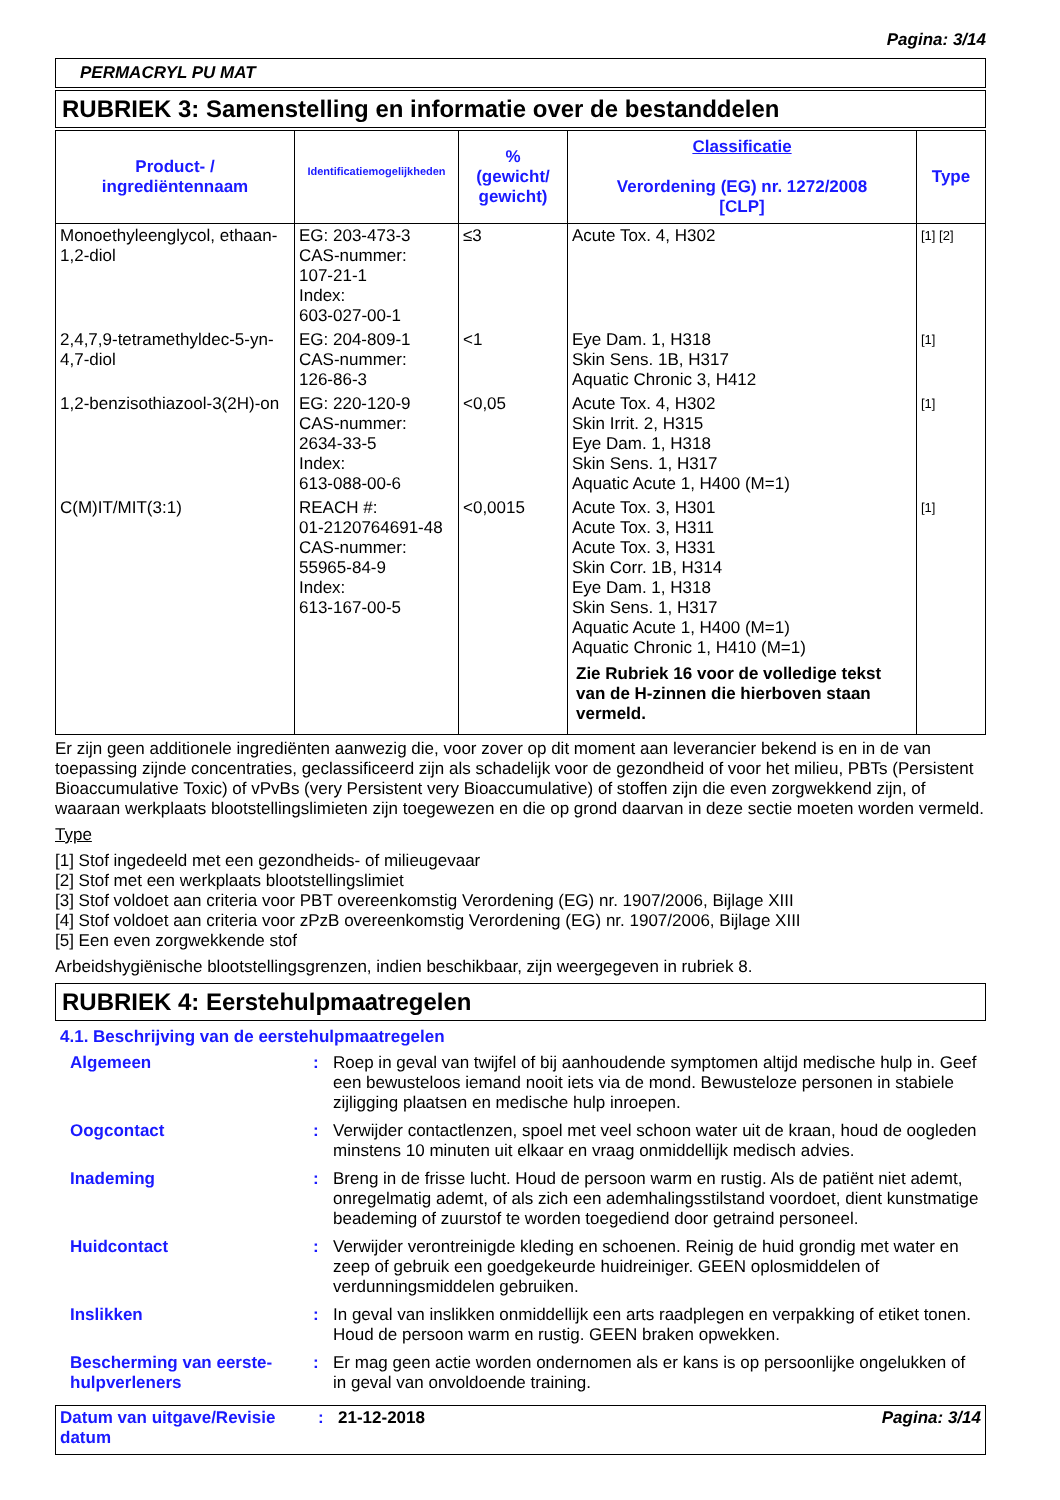Pagina: 3/14
PERMACRYL PU MAT
RUBRIEK 3: Samenstelling en informatie over de bestanddelen
| Product- / ingrediëntennaam | Identificatiemogelijkheden | % (gewicht/ gewicht) | Classificatie Verordening (EG) nr. 1272/2008 [CLP] | Type |
| --- | --- | --- | --- | --- |
| Monoethyleenglycol, ethaan-1,2-diol | EG: 203-473-3 CAS-nummer: 107-21-1 Index: 603-027-00-1 | ≤3 | Acute Tox. 4, H302 | [1] [2] |
| 2,4,7,9-tetramethyldec-5-yn-4,7-diol | EG: 204-809-1 CAS-nummer: 126-86-3 | <1 | Eye Dam. 1, H318 Skin Sens. 1B, H317 Aquatic Chronic 3, H412 | [1] |
| 1,2-benzisothiazool-3(2H)-on | EG: 220-120-9 CAS-nummer: 2634-33-5 Index: 613-088-00-6 | <0,05 | Acute Tox. 4, H302 Skin Irrit. 2, H315 Eye Dam. 1, H318 Skin Sens. 1, H317 Aquatic Acute 1, H400 (M=1) | [1] |
| C(M)IT/MIT(3:1) | REACH #: 01-2120764691-48 CAS-nummer: 55965-84-9 Index: 613-167-00-5 | <0,0015 | Acute Tox. 3, H301 Acute Tox. 3, H311 Acute Tox. 3, H331 Skin Corr. 1B, H314 Eye Dam. 1, H318 Skin Sens. 1, H317 Aquatic Acute 1, H400 (M=1) Aquatic Chronic 1, H410 (M=1) Zie Rubriek 16 voor de volledige tekst van de H-zinnen die hierboven staan vermeld. | [1] |
Er zijn geen additionele ingrediënten aanwezig die, voor zover op dit moment aan leverancier bekend is en in de van toepassing zijnde concentraties, geclassificeerd zijn als schadelijk voor de gezondheid of voor het milieu, PBTs (Persistent Bioaccumulative Toxic) of vPvBs (very Persistent very Bioaccumulative) of stoffen zijn die even zorgwekkend zijn, of waaraan werkplaats blootstellingslimieten zijn toegewezen en die op grond daarvan in deze sectie moeten worden vermeld.
Type
[1] Stof ingedeeld met een gezondheids- of milieugevaar
[2] Stof met een werkplaats blootstellingslimiet
[3] Stof voldoet aan criteria voor PBT overeenkomstig Verordening (EG) nr. 1907/2006, Bijlage XIII
[4] Stof voldoet aan criteria voor zPzB overeenkomstig Verordening (EG) nr. 1907/2006, Bijlage XIII
[5] Een even zorgwekkende stof
Arbeidshygiënische blootstellingsgrenzen, indien beschikbaar, zijn weergegeven in rubriek 8.
RUBRIEK 4: Eerstehulpmaatregelen
4.1. Beschrijving van de eerstehulpmaatregelen
| Algemeen | : | Roep in geval van twijfel of bij aanhoudende symptomen altijd medische hulp in. Geef een bewusteloos iemand nooit iets via de mond. Bewusteloze personen in stabiele zijligging plaatsen en medische hulp inroepen. |
| Oogcontact | : | Verwijder contactlenzen, spoel met veel schoon water uit de kraan, houd de oogleden minstens 10 minuten uit elkaar en vraag onmiddellijk medisch advies. |
| Inademing | : | Breng in de frisse lucht. Houd de persoon warm en rustig. Als de patiënt niet ademt, onregelmatig ademt, of als zich een ademhalingsstilstand voordoet, dient kunstmatige beademing of zuurstof te worden toegediend door getraind personeel. |
| Huidcontact | : | Verwijder verontreinigde kleding en schoenen. Reinig de huid grondig met water en zeep of gebruik een goedgekeurde huidreiniger. GEEN oplosmiddelen of verdunningsmiddelen gebruiken. |
| Inslikken | : | In geval van inslikken onmiddellijk een arts raadplegen en verpakking of etiket tonen. Houd de persoon warm en rustig. GEEN braken opwekken. |
| Bescherming van eerste-hulpverleners | : | Er mag geen actie worden ondernomen als er kans is op persoonlijke ongelukken of in geval van onvoldoende training. |
| Datum van uitgave/Revisie datum | : | 21-12-2018 | Pagina: 3/14 |